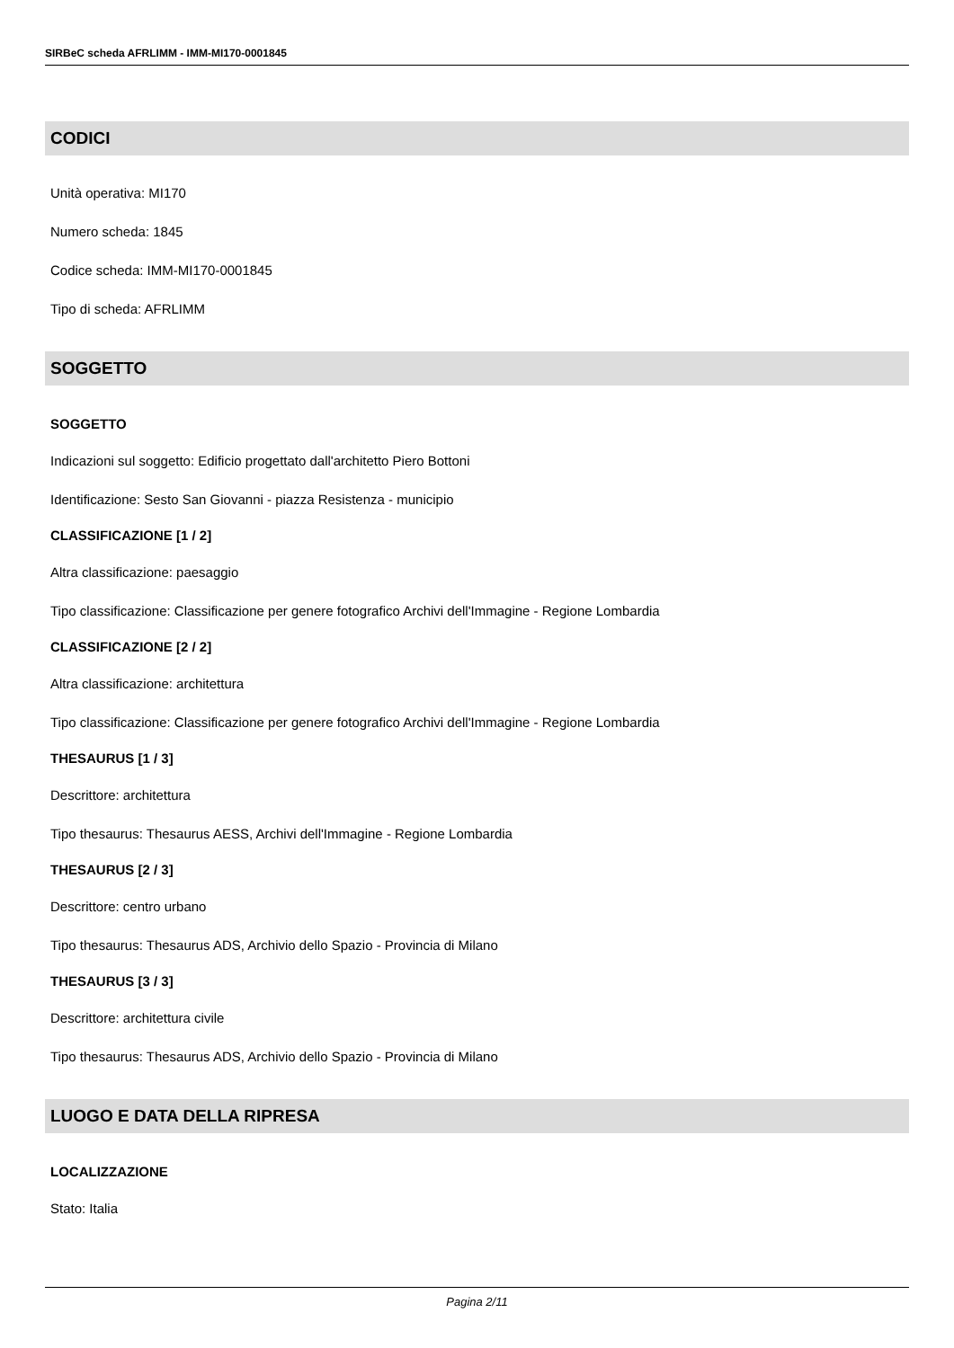SIRBeC scheda AFRLIMM - IMM-MI170-0001845
CODICI
Unità operativa: MI170
Numero scheda: 1845
Codice scheda: IMM-MI170-0001845
Tipo di scheda: AFRLIMM
SOGGETTO
SOGGETTO
Indicazioni sul soggetto: Edificio progettato dall'architetto Piero Bottoni
Identificazione: Sesto San Giovanni - piazza Resistenza - municipio
CLASSIFICAZIONE [1 / 2]
Altra classificazione: paesaggio
Tipo classificazione: Classificazione per genere fotografico Archivi dell'Immagine - Regione Lombardia
CLASSIFICAZIONE [2 / 2]
Altra classificazione: architettura
Tipo classificazione: Classificazione per genere fotografico Archivi dell'Immagine - Regione Lombardia
THESAURUS [1 / 3]
Descrittore: architettura
Tipo thesaurus: Thesaurus AESS, Archivi dell'Immagine - Regione Lombardia
THESAURUS [2 / 3]
Descrittore: centro urbano
Tipo thesaurus: Thesaurus ADS, Archivio dello Spazio - Provincia di Milano
THESAURUS [3 / 3]
Descrittore: architettura civile
Tipo thesaurus: Thesaurus ADS, Archivio dello Spazio - Provincia di Milano
LUOGO E DATA DELLA RIPRESA
LOCALIZZAZIONE
Stato: Italia
Pagina 2/11